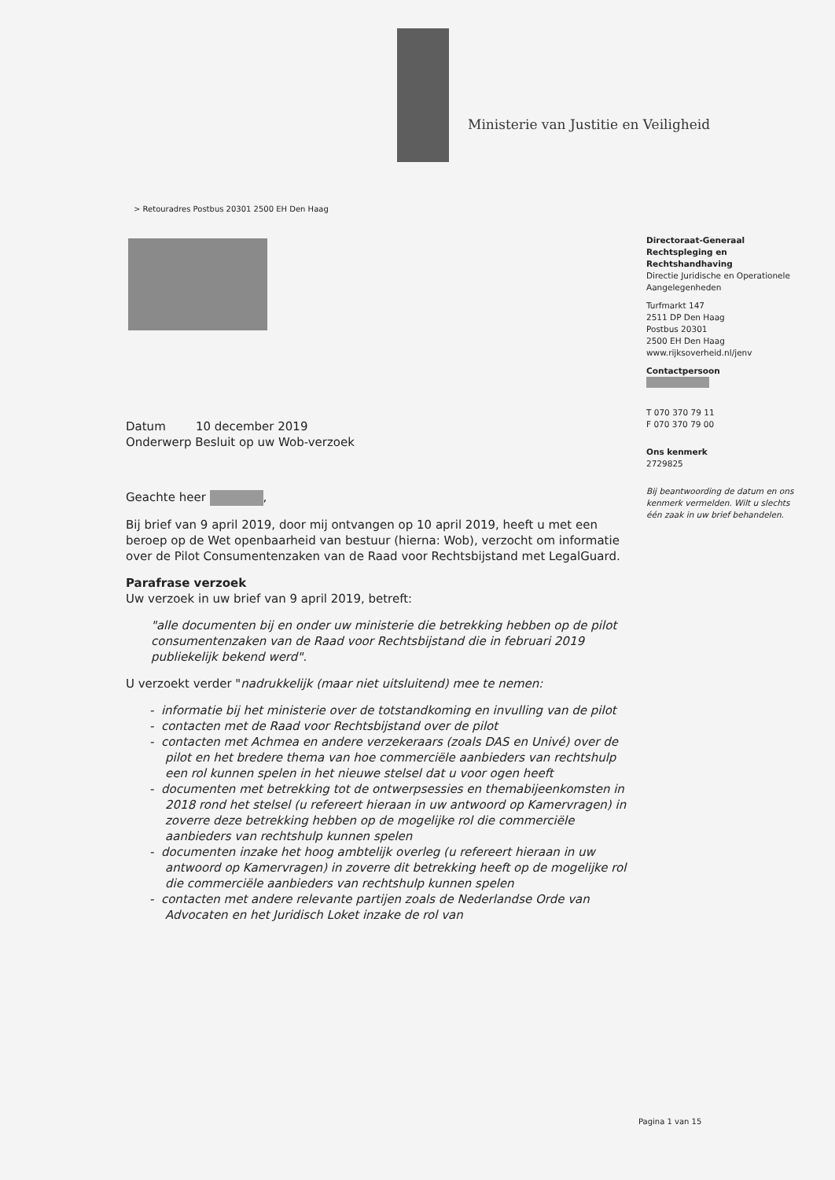Ministerie van Justitie en Veiligheid
> Retouradres Postbus 20301 2500 EH Den Haag
Directoraat-Generaal Rechtspleging en Rechtshandhaving
Directie Juridische en Operationele Aangelegenheden
Turfmarkt 147
2511 DP Den Haag
Postbus 20301
2500 EH Den Haag
www.rijksoverheid.nl/jenv
Contactpersoon
T 070 370 79 11
F 070 370 79 00
Ons kenmerk
2729825
Bij beantwoording de datum en ons kenmerk vermelden. Wilt u slechts één zaak in uw brief behandelen.
Datum 10 december 2019
Onderwerp Besluit op uw Wob-verzoek
Geachte heer ,
Bij brief van 9 april 2019, door mij ontvangen op 10 april 2019, heeft u met een beroep op de Wet openbaarheid van bestuur (hierna: Wob), verzocht om informatie over de Pilot Consumentenzaken van de Raad voor Rechtsbijstand met LegalGuard.
Parafrase verzoek
Uw verzoek in uw brief van 9 april 2019, betreft:
"alle documenten bij en onder uw ministerie die betrekking hebben op de pilot consumentenzaken van de Raad voor Rechtsbijstand die in februari 2019 publiekelijk bekend werd".
U verzoekt verder "nadrukkelijk (maar niet uitsluitend) mee te nemen:
- informatie bij het ministerie over de totstandkoming en invulling van de pilot
- contacten met de Raad voor Rechtsbijstand over de pilot
- contacten met Achmea en andere verzekeraars (zoals DAS en Univé) over de pilot en het bredere thema van hoe commerciële aanbieders van rechtshulp een rol kunnen spelen in het nieuwe stelsel dat u voor ogen heeft
- documenten met betrekking tot de ontwerpsessies en themabijeenkomsten in 2018 rond het stelsel (u refereert hieraan in uw antwoord op Kamervragen) in zoverre deze betrekking hebben op de mogelijke rol die commerciële aanbieders van rechtshulp kunnen spelen
- documenten inzake het hoog ambtelijk overleg (u refereert hieraan in uw antwoord op Kamervragen) in zoverre dit betrekking heeft op de mogelijke rol die commerciële aanbieders van rechtshulp kunnen spelen
- contacten met andere relevante partijen zoals de Nederlandse Orde van Advocaten en het Juridisch Loket inzake de rol van
Pagina 1 van 15